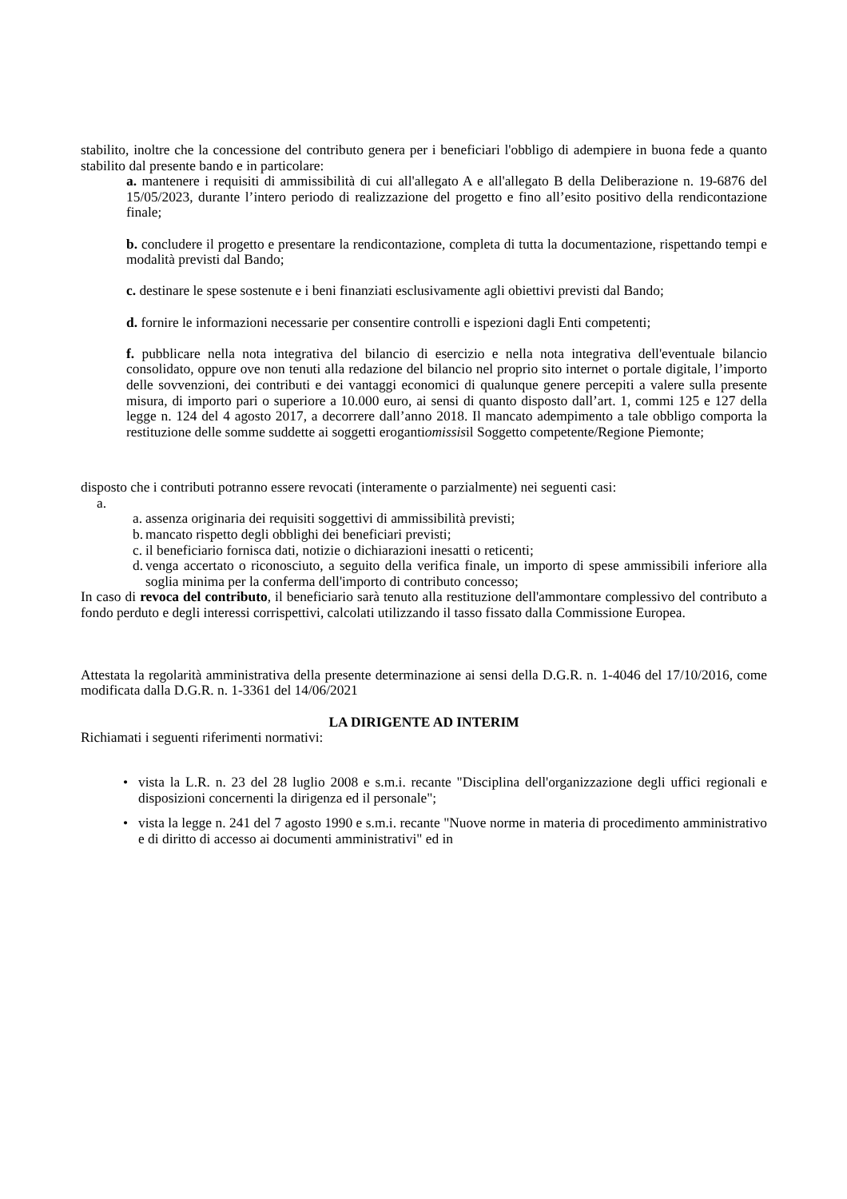stabilito, inoltre che la concessione del contributo genera per i beneficiari l'obbligo di adempiere in buona fede a quanto stabilito dal presente bando e in particolare:
a. mantenere i requisiti di ammissibilità di cui all'allegato A e all'allegato B della Deliberazione n. 19-6876 del 15/05/2023, durante l’intero periodo di realizzazione del progetto e fino all’esito positivo della rendicontazione finale;
b. concludere il progetto e presentare la rendicontazione, completa di tutta la documentazione, rispettando tempi e modalità previsti dal Bando;
c. destinare le spese sostenute e i beni finanziati esclusivamente agli obiettivi previsti dal Bando;
d. fornire le informazioni necessarie per consentire controlli e ispezioni dagli Enti competenti;
f. pubblicare nella nota integrativa del bilancio di esercizio e nella nota integrativa dell'eventuale bilancio consolidato, oppure ove non tenuti alla redazione del bilancio nel proprio sito internet o portale digitale, l’importo delle sovvenzioni, dei contributi e dei vantaggi economici di qualunque genere percepiti a valere sulla presente misura, di importo pari o superiore a 10.000 euro, ai sensi di quanto disposto dall’art. 1, commi 125 e 127 della legge n. 124 del 4 agosto 2017, a decorrere dall’anno 2018. Il mancato adempimento a tale obbligo comporta la restituzione delle somme suddette ai soggetti erogantiomissisil Soggetto competente/Regione Piemonte;
disposto che i contributi potranno essere revocati (interamente o parzialmente) nei seguenti casi:
a.
a. assenza originaria dei requisiti soggettivi di ammissibilità previsti;
b. mancato rispetto degli obblighi dei beneficiari previsti;
c. il beneficiario fornisca dati, notizie o dichiarazioni inesatti o reticenti;
d. venga accertato o riconosciuto, a seguito della verifica finale, un importo di spese ammissibili inferiore alla soglia minima per la conferma dell'importo di contributo concesso;
In caso di revoca del contributo, il beneficiario sarà tenuto alla restituzione dell'ammontare complessivo del contributo a fondo perduto e degli interessi corrispettivi, calcolati utilizzando il tasso fissato dalla Commissione Europea.
Attestata la regolarità amministrativa della presente determinazione ai sensi della D.G.R. n. 1-4046 del 17/10/2016, come modificata dalla D.G.R. n. 1-3361 del 14/06/2021
LA DIRIGENTE AD INTERIM
Richiamati i seguenti riferimenti normativi:
• vista la L.R. n. 23 del 28 luglio 2008 e s.m.i. recante "Disciplina dell'organizzazione degli uffici regionali e disposizioni concernenti la dirigenza ed il personale";
• vista la legge n. 241 del 7 agosto 1990 e s.m.i. recante "Nuove norme in materia di procedimento amministrativo e di diritto di accesso ai documenti amministrativi" ed in